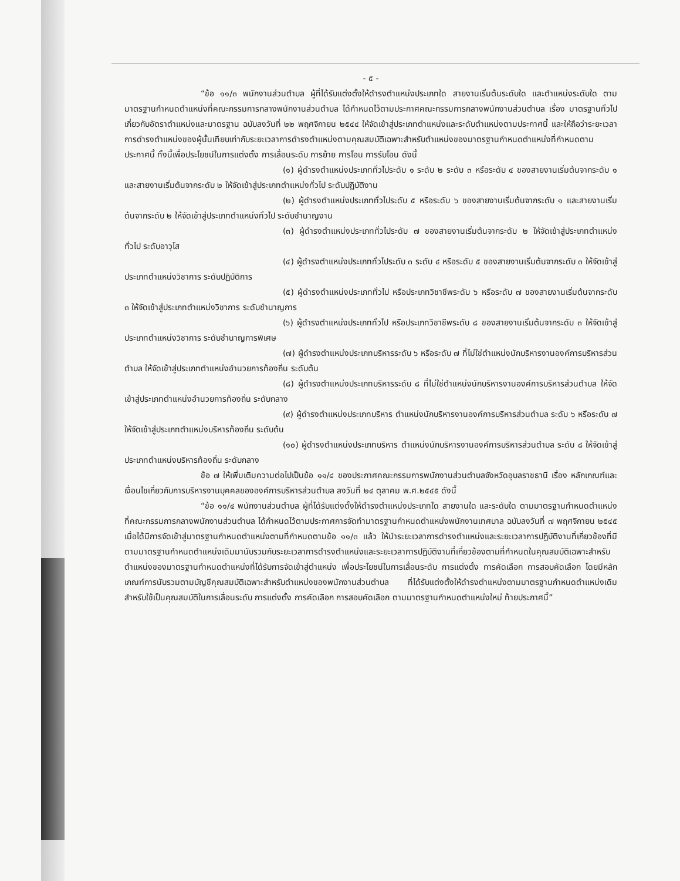- ๕ -
“ข้อ ๑๑/๓ พนักงานส่วนตำบล ผู้ที่ได้รับแต่งตั้งให้ดำรงตำแหน่งประเภทใด สายงานเริ่มต้นระดับใด และตำแหน่งระดับใด ตามมาตรฐานกำหนดตำแหน่งที่คณะกรรมการกลางพนักงานส่วนตำบล ได้กำหนดไว้ตามประกาศคณะกรรมการกลางพนักงานส่วนตำบล เรื่อง มาตรฐานทั่วไปเกี่ยวกับอัตราตำแหน่งและมาตรฐาน ฉบับลงวันที่ ๒๒ พฤศจิกายน ๒๕๔๔ ให้จัดเข้าสู่ประเภทตำแหน่งและระดับตำแหน่งตามประกาศนี้ และให้ถือว่าระยะเวลาการดำรงตำแหน่งของผู้นั้นเทียบเท่ากับระยะเวลาการดำรงตำแหน่งตามคุณสมบัติเฉพาะสำหรับตำแหน่งของมาตรฐานกำหนดตำแหน่งที่กำหนดตามประกาศนี้ ทั้งนี้เพื่อประโยชน์ในการแต่งตั้ง การเลื่อนระดับ การย้าย การโอน การรับโอน ดังนี้
(๑) ผู้ดำรงตำแหน่งประเภททั่วไประดับ ๑ ระดับ ๒ ระดับ ๓ หรือระดับ ๔ ของสายงานเริ่มต้นจากระดับ ๑ และสายงานเริ่มต้นจากระดับ ๒ ให้จัดเข้าสู่ประเภทตำแหน่งทั่วไป ระดับปฏิบัติงาน
(๒) ผู้ดำรงตำแหน่งประเภททั่วไประดับ ๕ หรือระดับ ๖ ของสายงานเริ่มต้นจากระดับ ๑ และสายงานเริ่มต้นจากระดับ ๒ ให้จัดเข้าสู่ประเภทตำแหน่งทั่วไป ระดับชำนาญงาน
(๓) ผู้ดำรงตำแหน่งประเภททั่วไประดับ ๗ ของสายงานเริ่มต้นจากระดับ ๒ ให้จัดเข้าสู่ประเภทตำแหน่งทั่วไป ระดับอาวุโส
(๔) ผู้ดำรงตำแหน่งประเภททั่วไประดับ ๓ ระดับ ๔ หรือระดับ ๕ ของสายงานเริ่มต้นจากระดับ ๓ ให้จัดเข้าสู่ประเภทตำแหน่งวิชาการ ระดับปฏิบัติการ
(๕) ผู้ดำรงตำแหน่งประเภททั่วไป หรือประเภทวิชาชีพระดับ ๖ หรือระดับ ๗ ของสายงานเริ่มต้นจากระดับ ๓ ให้จัดเข้าสู่ประเภทตำแหน่งวิชาการ ระดับชำนาญการ
(๖) ผู้ดำรงตำแหน่งประเภททั่วไป หรือประเภทวิชาชีพระดับ ๘ ของสายงานเริ่มต้นจากระดับ ๓ ให้จัดเข้าสู่ประเภทตำแหน่งวิชาการ ระดับชำนาญการพิเศษ
(๗) ผู้ดำรงตำแหน่งประเภทบริหารระดับ ๖ หรือระดับ ๗ ที่ไม่ใช่ตำแหน่งนักบริหารงานองค์การบริหารส่วนตำบล ให้จัดเข้าสู่ประเภทตำแหน่งอำนวยการท้องถิ่น ระดับต้น
(๘) ผู้ดำรงตำแหน่งประเภทบริหารระดับ ๘ ที่ไม่ใช่ตำแหน่งนักบริหารงานองค์การบริหารส่วนตำบล ให้จัดเข้าสู่ประเภทตำแหน่งอำนวยการท้องถิ่น ระดับกลาง
(๙) ผู้ดำรงตำแหน่งประเภทบริหาร ตำแหน่งนักบริหารงานองค์การบริหารส่วนตำบล ระดับ ๖ หรือระดับ ๗ ให้จัดเข้าสู่ประเภทตำแหน่งบริหารท้องถิ่น ระดับต้น
(๑๐) ผู้ดำรงตำแหน่งประเภทบริหาร ตำแหน่งนักบริหารงานองค์การบริหารส่วนตำบล ระดับ ๘ ให้จัดเข้าสู่ประเภทตำแหน่งบริหารท้องถิ่น ระดับกลาง
ข้อ ๗ ให้เพิ่มเติมความต่อไปเป็นข้อ ๑๑/๔ ของประกาศคณะกรรมการพนักงานส่วนตำบลจังหวัดอุบลราชธานี เรื่อง หลักเกณฑ์และเงื่อนไขเกี่ยวกับการบริหารงานบุคคลขององค์การบริหารส่วนตำบล ลงวันที่ ๒๔ ตุลาคม พ.ศ.๒๕๔๕ ดังนี้
“ข้อ ๑๑/๔ พนักงานส่วนตำบล ผู้ที่ได้รับแต่งตั้งให้ดำรงตำแหน่งประเภทใด สายงานใด และระดับใด ตามมาตรฐานกำหนดตำแหน่งที่คณะกรรมการกลางพนักงานส่วนตำบล ได้กำหนดไว้ตามประกาศการจัดทำมาตรฐานกำหนดตำแหน่งพนักงานเทศบาล ฉบับลงวันที่ ๗ พฤศจิกายน ๒๕๔๕ เมื่อได้มีการจัดเข้าสู่มาตรฐานกำหนดตำแหน่งตามที่กำหนดตามข้อ ๑๑/๓ แล้ว ให้นำระยะเวลาการดำรงตำแหน่งและระยะเวลาการปฏิบัติงานที่เกี่ยวข้องที่มีตามมาตรฐานกำหนดตำแหน่งเดิมมานับรวมกับระยะเวลาการดำรงตำแหน่งและระยะเวลาการปฏิบัติงานที่เกี่ยวข้องตามที่กำหนดในคุณสมบัติเฉพาะสำหรับตำแหน่งของมาตรฐานกำหนดตำแหน่งที่ได้รับการจัดเข้าสู่ตำแหน่ง เพื่อประโยชน์ในการเลื่อนระดับ การแต่งตั้ง การคัดเลือก การสอบคัดเลือก โดยมีหลักเกณฑ์การนับรวมตามบัญชีคุณสมบัติเฉพาะสำหรับตำแหน่งของพนักงานส่วนตำบล ที่ได้รับแต่งตั้งให้ดำรงตำแหน่งตามมาตรฐานกำหนดตำแหน่งเดิม สำหรับใช้เป็นคุณสมบัติในการเลื่อนระดับ การแต่งตั้ง การคัดเลือก การสอบคัดเลือก ตามมาตรฐานกำหนดตำแหน่งใหม่ ท้ายประกาศนี้”